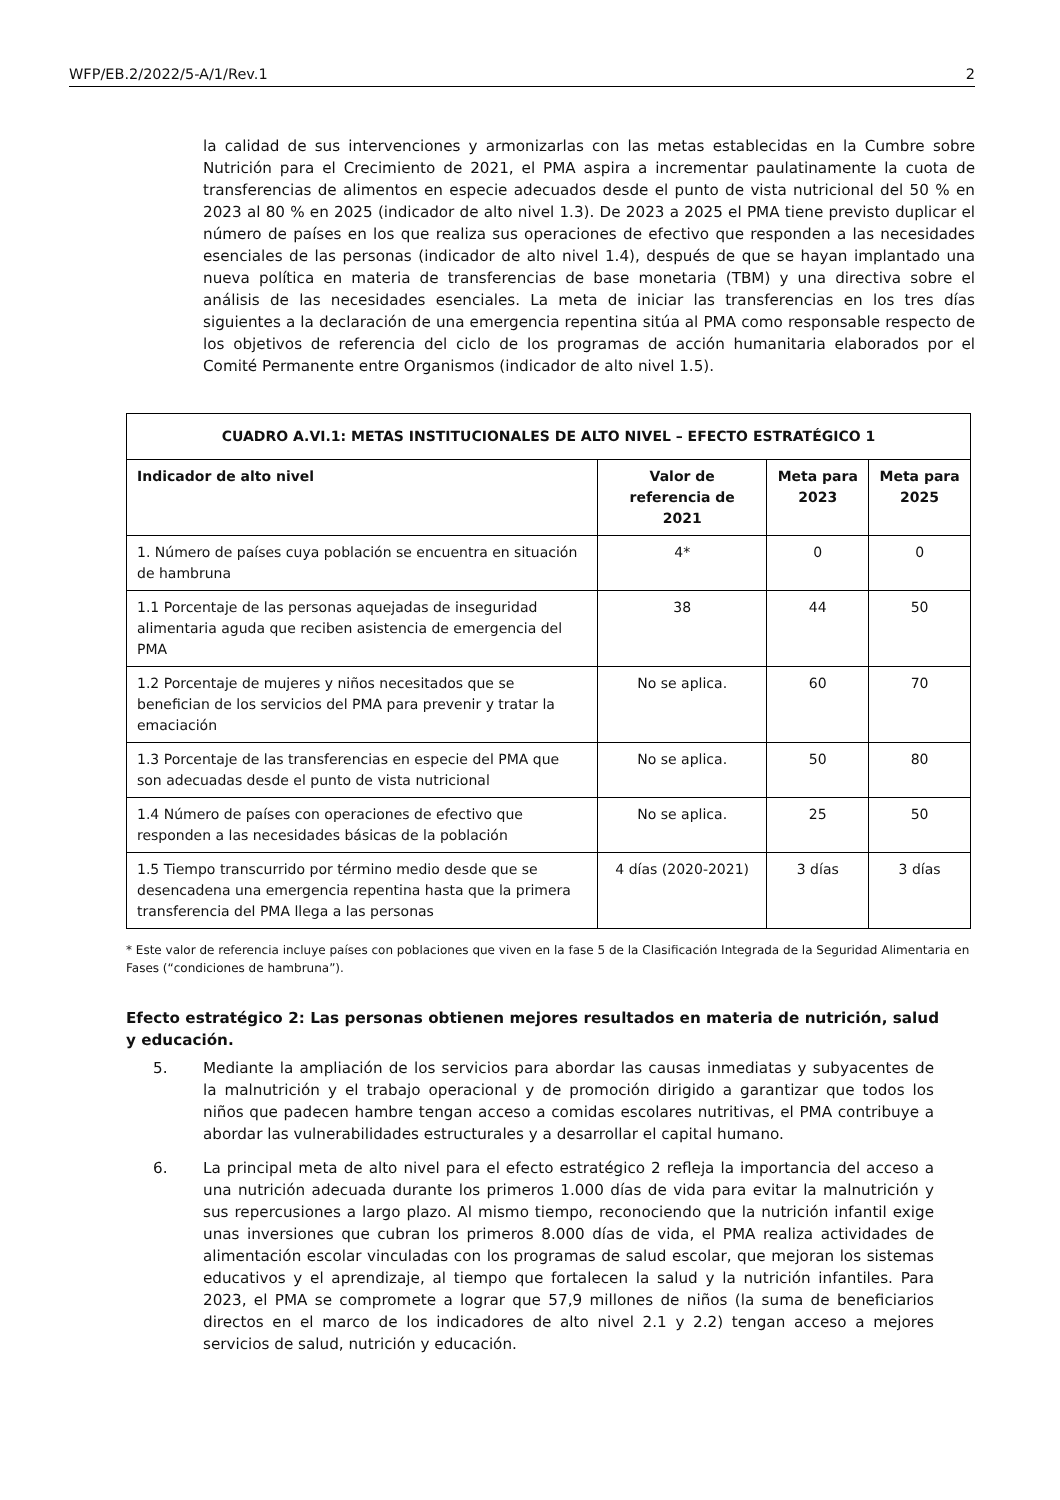WFP/EB.2/2022/5-A/1/Rev.1 2
la calidad de sus intervenciones y armonizarlas con las metas establecidas en la Cumbre sobre Nutrición para el Crecimiento de 2021, el PMA aspira a incrementar paulatinamente la cuota de transferencias de alimentos en especie adecuados desde el punto de vista nutricional del 50 % en 2023 al 80 % en 2025 (indicador de alto nivel 1.3). De 2023 a 2025 el PMA tiene previsto duplicar el número de países en los que realiza sus operaciones de efectivo que responden a las necesidades esenciales de las personas (indicador de alto nivel 1.4), después de que se hayan implantado una nueva política en materia de transferencias de base monetaria (TBM) y una directiva sobre el análisis de las necesidades esenciales. La meta de iniciar las transferencias en los tres días siguientes a la declaración de una emergencia repentina sitúa al PMA como responsable respecto de los objetivos de referencia del ciclo de los programas de acción humanitaria elaborados por el Comité Permanente entre Organismos (indicador de alto nivel 1.5).
| CUADRO A.VI.1: METAS INSTITUCIONALES DE ALTO NIVEL – EFECTO ESTRATÉGICO 1 | | | |
| --- | --- | --- | --- |
| Indicador de alto nivel | Valor de referencia de 2021 | Meta para 2023 | Meta para 2025 |
| 1. Número de países cuya población se encuentra en situación de hambruna | 4* | 0 | 0 |
| 1.1 Porcentaje de las personas aquejadas de inseguridad alimentaria aguda que reciben asistencia de emergencia del PMA | 38 | 44 | 50 |
| 1.2 Porcentaje de mujeres y niños necesitados que se benefician de los servicios del PMA para prevenir y tratar la emaciación | No se aplica. | 60 | 70 |
| 1.3 Porcentaje de las transferencias en especie del PMA que son adecuadas desde el punto de vista nutricional | No se aplica. | 50 | 80 |
| 1.4 Número de países con operaciones de efectivo que responden a las necesidades básicas de la población | No se aplica. | 25 | 50 |
| 1.5 Tiempo transcurrido por término medio desde que se desencadena una emergencia repentina hasta que la primera transferencia del PMA llega a las personas | 4 días (2020-2021) | 3 días | 3 días |
* Este valor de referencia incluye países con poblaciones que viven en la fase 5 de la Clasificación Integrada de la Seguridad Alimentaria en Fases (“condiciones de hambruna”).
Efecto estratégico 2: Las personas obtienen mejores resultados en materia de nutrición, salud y educación.
5. Mediante la ampliación de los servicios para abordar las causas inmediatas y subyacentes de la malnutrición y el trabajo operacional y de promoción dirigido a garantizar que todos los niños que padecen hambre tengan acceso a comidas escolares nutritivas, el PMA contribuye a abordar las vulnerabilidades estructurales y a desarrollar el capital humano.
6. La principal meta de alto nivel para el efecto estratégico 2 refleja la importancia del acceso a una nutrición adecuada durante los primeros 1.000 días de vida para evitar la malnutrición y sus repercusiones a largo plazo. Al mismo tiempo, reconociendo que la nutrición infantil exige unas inversiones que cubran los primeros 8.000 días de vida, el PMA realiza actividades de alimentación escolar vinculadas con los programas de salud escolar, que mejoran los sistemas educativos y el aprendizaje, al tiempo que fortalecen la salud y la nutrición infantiles. Para 2023, el PMA se compromete a lograr que 57,9 millones de niños (la suma de beneficiarios directos en el marco de los indicadores de alto nivel 2.1 y 2.2) tengan acceso a mejores servicios de salud, nutrición y educación.